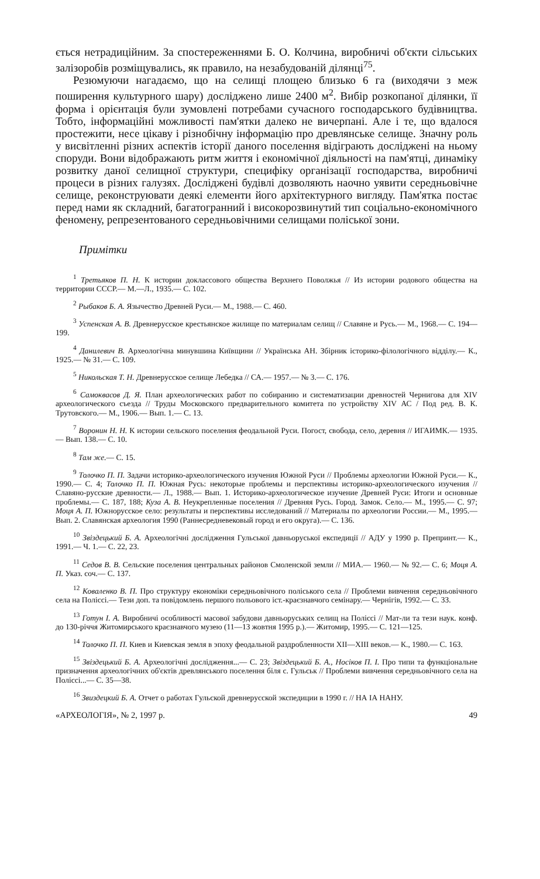ється нетрадиційним. За спостереженнями Б. О. Колчина, виробничі об'єкти сільських залізоробів розміщувались, як правило, на незабудованій ділянці<sup>75</sup>.
Резюмуючи нагадаємо, що на селищі площею близько 6 га (виходячи з меж поширення культурного шару) досліджено лише 2400 м<sup>2</sup>. Вибір розкопаної ділянки, її форма і орієнтація були зумовлені потребами сучасного господарського будівництва. Тобто, інформаційні можливості пам'ятки далеко не вичерпані. Але і те, що вдалося простежити, несе цікаву і різнобічну інформацію про древлянське селище. Значну роль у висвітленні різних аспектів історії даного поселення відіграють досліджені на ньому споруди. Вони відображають ритм життя і економічної діяльності на пам'ятці, динаміку розвитку даної селищної структури, специфіку організації господарства, виробничі процеси в різних галузях. Досліджені будівлі дозволяють наочно уявити середньовічне селище, реконструювати деякі елементи його архітектурного вигляду. Пам'ятка постає перед нами як складний, багатогранний і високорозвинутий тип соціально-економічного феномену, репрезентованого середньовічними селищами поліської зони.
Примітки
<sup>1</sup> Третьяков П. Н. К истории доклассового общества Верхнего Поволжья // Из истории родового общества на территории СССР.— М.—Л., 1935.— С. 102.
<sup>2</sup> Рыбаков Б. А. Язычество Древней Руси.— М., 1988.— С. 460.
<sup>3</sup> Успенская А. В. Древнерусское крестьянское жилище по материалам селищ // Славяне и Русь.— М., 1968.— С. 194—199.
<sup>4</sup> Данилевич В. Археологічна минувшина Київщини // Українська АН. Збірник історико-філологічного відділу.— К., 1925.— № 31.— С. 109.
<sup>5</sup> Никольская Т. Н. Древнерусское селище Лебедка // СА.— 1957.— № 3.— С. 176.
<sup>6</sup> Самоквасов Д. Я. План археологических работ по собиранию и систематизации древностей Чернигова для XIV археологического съезда // Труды Московского предварительного комитета по устройству XIV АС / Под ред. В. К. Трутовского.— М., 1906.— Вып. 1.— С. 13.
<sup>7</sup> Воронин Н. Н. К истории сельского поселения феодальной Руси. Погост, свобода, село, деревня // ИГАИМК.— 1935.— Вып. 138.— С. 10.
<sup>8</sup> Там же.— С. 15.
<sup>9</sup> Толочко П. П. Задачи историко-археологического изучения Южной Руси // Проблемы археологии Южной Руси.— К., 1990.— С. 4; Толочко П. П. Южная Русь: некоторые проблемы и перспективы историко-археологического изучения // Славяно-русские древности.— Л., 1988.— Вып. 1. Историко-археологическое изучение Древней Руси: Итоги и основные проблемы.— С. 187, 188; Куза А. В. Неукрепленные поселения // Древняя Русь. Город. Замок. Село.— М., 1995.— С. 97; Моця А. П. Южнорусское село: результаты и перспективы исследований // Материалы по археологии России.— М., 1995.— Вып. 2. Славянская археология 1990 (Раннесредневековый город и его округа).— С. 136.
<sup>10</sup> Звіздецький Б. А. Археологічні дослідження Гульської давньоруської експедиції // АДУ у 1990 р. Препринт.— К., 1991.— Ч. 1.— С. 22, 23.
<sup>11</sup> Седов В. В. Сельские поселения центральных районов Смоленской земли // МИА.— 1960.— № 92.— С. 6; Моця А. П. Указ. соч.— С. 137.
<sup>12</sup> Коваленко В. П. Про структуру економіки середньовічного поліського села // Проблеми вивчення середньовічного села на Поліссі.— Тези доп. та повідомлень першого польового іст.-краєзнавчого семінару.— Чернігів, 1992.— С. 33.
<sup>13</sup> Готун І. А. Виробничі особливості масової забудови давньоруських селищ на Поліссі // Мат-ли та тези наук. конф. до 130-річчя Житомирського краєзнавчого музею (11—13 жовтня 1995 р.).— Житомир, 1995.— С. 121—125.
<sup>14</sup> Толочко П. П. Киев и Киевская земля в эпоху феодальной раздробленности XII—XIII веков.— К., 1980.— С. 163.
<sup>15</sup> Звіздецький Б. А. Археологічні дослідження...— С. 23; Звіздецький Б. А., Носіков П. І. Про типи та функціональне призначення археологічних об'єктів древлянського поселення біля с. Гульськ // Проблеми вивчення середньовічного села на Поліссі...— С. 35—38.
<sup>16</sup> Звиздецкий Б. А. Отчет о работах Гульской древнерусской экспедиции в 1990 г. // НА ІА НАНУ.
«АРХЕОЛОГІЯ», № 2, 1997 р. 49